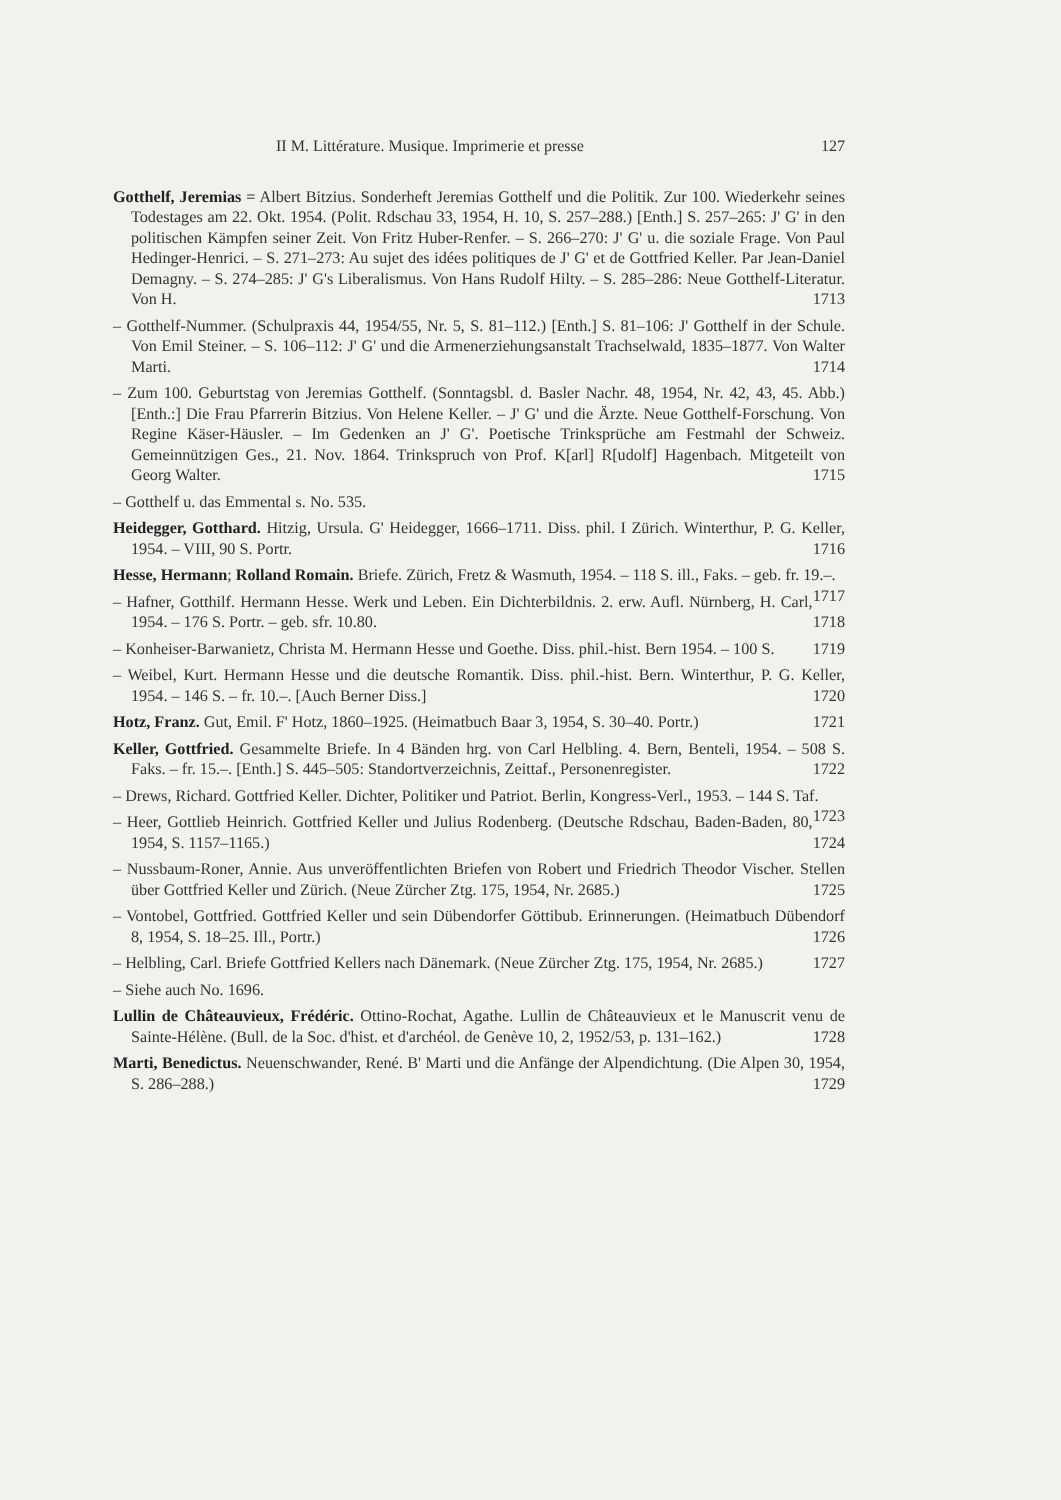II M. Littérature. Musique. Imprimerie et presse 127
Gotthelf, Jeremias = Albert Bitzius. Sonderheft Jeremias Gotthelf und die Politik. Zur 100. Wiederkehr seines Todestages am 22. Okt. 1954. (Polit. Rdschau 33, 1954, H. 10, S. 257–288.) [Enth.] S. 257–265: J' G' in den politischen Kämpfen seiner Zeit. Von Fritz Huber-Renfer. – S. 266–270: J' G' u. die soziale Frage. Von Paul Hedinger-Henrici. – S. 271–273: Au sujet des idées politiques de J' G' et de Gottfried Keller. Par Jean-Daniel Demagny. – S. 274–285: J' G's Liberalismus. Von Hans Rudolf Hilty. – S. 285–286: Neue Gotthelf-Literatur. Von H. 1713
– Gotthelf-Nummer. (Schulpraxis 44, 1954/55, Nr. 5, S. 81–112.) [Enth.] S. 81–106: J' Gotthelf in der Schule. Von Emil Steiner. – S. 106–112: J' G' und die Armenerziehungsanstalt Trachselwald, 1835–1877. Von Walter Marti. 1714
– Zum 100. Geburtstag von Jeremias Gotthelf. (Sonntagsbl. d. Basler Nachr. 48, 1954, Nr. 42, 43, 45. Abb.) [Enth.:] Die Frau Pfarrerin Bitzius. Von Helene Keller. – J' G' und die Ärzte. Neue Gotthelf-Forschung. Von Regine Käser-Häusler. – Im Gedenken an J' G'. Poetische Trinksprüche am Festmahl der Schweiz. Gemeinnützigen Ges., 21. Nov. 1864. Trinkspruch von Prof. K[arl] R[udolf] Hagenbach. Mitgeteilt von Georg Walter. 1715
– Gotthelf u. das Emmental s. No. 535.
Heidegger, Gotthard. Hitzig, Ursula. G' Heidegger, 1666–1711. Diss. phil. I Zürich. Winterthur, P. G. Keller, 1954. – VIII, 90 S. Portr. 1716
Hesse, Hermann; Rolland Romain. Briefe. Zürich, Fretz & Wasmuth, 1954. – 118 S. ill., Faks. – geb. fr. 19.–. 1717
– Hafner, Gotthilf. Hermann Hesse. Werk und Leben. Ein Dichterbildnis. 2. erw. Aufl. Nürnberg, H. Carl, 1954. – 176 S. Portr. – geb. sfr. 10.80. 1718
– Konheiser-Barwanietz, Christa M. Hermann Hesse und Goethe. Diss. phil.-hist. Bern 1954. – 100 S. 1719
– Weibel, Kurt. Hermann Hesse und die deutsche Romantik. Diss. phil.-hist. Bern. Winterthur, P. G. Keller, 1954. – 146 S. – fr. 10.–. [Auch Berner Diss.] 1720
Hotz, Franz. Gut, Emil. F' Hotz, 1860–1925. (Heimatbuch Baar 3, 1954, S. 30–40. Portr.) 1721
Keller, Gottfried. Gesammelte Briefe. In 4 Bänden hrg. von Carl Helbling. 4. Bern, Benteli, 1954. – 508 S. Faks. – fr. 15.–. [Enth.] S. 445–505: Standortverzeichnis, Zeittaf., Personenregister. 1722
– Drews, Richard. Gottfried Keller. Dichter, Politiker und Patriot. Berlin, Kongress-Verl., 1953. – 144 S. Taf. 1723
– Heer, Gottlieb Heinrich. Gottfried Keller und Julius Rodenberg. (Deutsche Rdschau, Baden-Baden, 80, 1954, S. 1157–1165.) 1724
– Nussbaum-Roner, Annie. Aus unveröffentlichten Briefen von Robert und Friedrich Theodor Vischer. Stellen über Gottfried Keller und Zürich. (Neue Zürcher Ztg. 175, 1954, Nr. 2685.) 1725
– Vontobel, Gottfried. Gottfried Keller und sein Dübendorfer Göttibub. Erinnerungen. (Heimatbuch Dübendorf 8, 1954, S. 18–25. Ill., Portr.) 1726
– Helbling, Carl. Briefe Gottfried Kellers nach Dänemark. (Neue Zürcher Ztg. 175, 1954, Nr. 2685.) 1727
– Siehe auch No. 1696.
Lullin de Châteauvieux, Frédéric. Ottino-Rochat, Agathe. Lullin de Châteauvieux et le Manuscrit venu de Sainte-Hélène. (Bull. de la Soc. d'hist. et d'archéol. de Genève 10, 2, 1952/53, p. 131–162.) 1728
Marti, Benedictus. Neuenschwander, René. B' Marti und die Anfänge der Alpendichtung. (Die Alpen 30, 1954, S. 286–288.) 1729